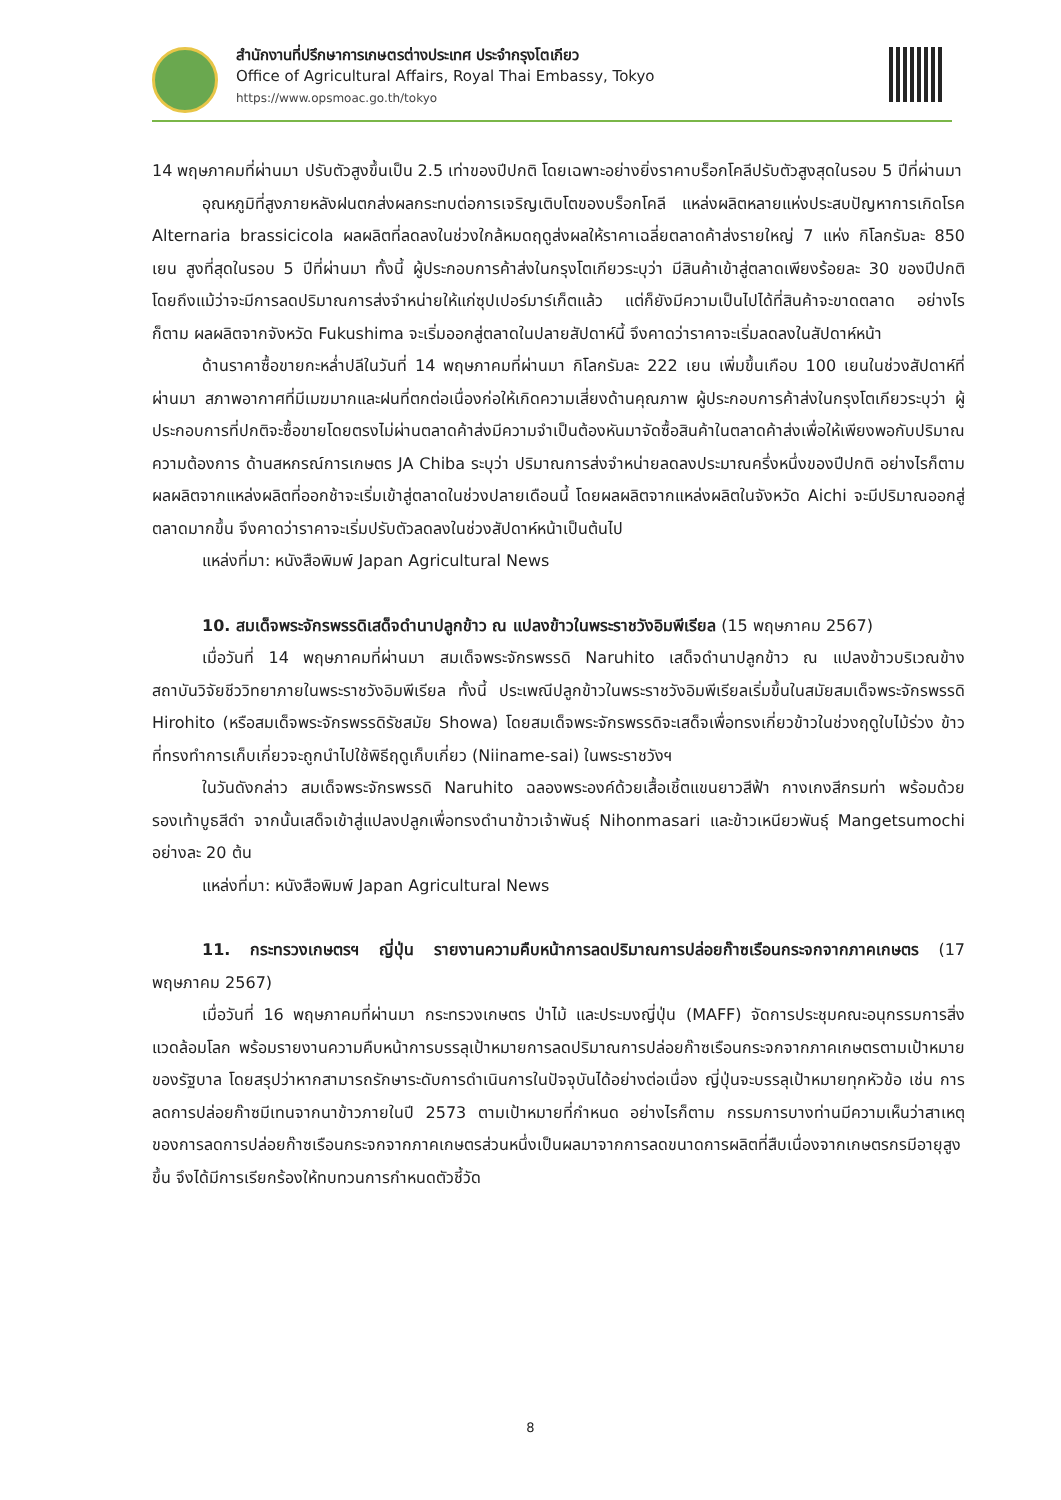สำนักงานที่ปรึกษาการเกษตรต่างประเทศ ประจำกรุงโตเกียว
Office of Agricultural Affairs, Royal Thai Embassy, Tokyo
https://www.opsmoac.go.th/tokyo
14 พฤษภาคมที่ผ่านมา ปรับตัวสูงขึ้นเป็น 2.5 เท่าของปีปกติ โดยเฉพาะอย่างยิ่งราคาบร็อกโคลีปรับตัวสูงสุดในรอบ 5 ปีที่ผ่านมา
อุณหภูมิที่สูงภายหลังฝนตกส่งผลกระทบต่อการเจริญเติบโตของบร็อกโคลี แหล่งผลิตหลายแห่งประสบปัญหาการเกิดโรค Alternaria brassicicola ผลผลิตที่ลดลงในช่วงใกล้หมดฤดูส่งผลให้ราคาเฉลี่ยตลาดค้าส่งรายใหญ่ 7 แห่ง กิโลกรัมละ 850 เยน สูงที่สุดในรอบ 5 ปีที่ผ่านมา ทั้งนี้ ผู้ประกอบการค้าส่งในกรุงโตเกียวระบุว่า มีสินค้าเข้าสู่ตลาดเพียงร้อยละ 30 ของปีปกติ โดยถึงแม้ว่าจะมีการลดปริมาณการส่งจำหน่ายให้แก่ซุปเปอร์มาร์เก็ตแล้ว แต่ก็ยังมีความเป็นไปได้ที่สินค้าจะขาดตลาด อย่างไรก็ตาม ผลผลิตจากจังหวัด Fukushima จะเริ่มออกสู่ตลาดในปลายสัปดาห์นี้ จึงคาดว่าราคาจะเริ่มลดลงในสัปดาห์หน้า
ด้านราคาซื้อขายกะหล่ำปลีในวันที่ 14 พฤษภาคมที่ผ่านมา กิโลกรัมละ 222 เยน เพิ่มขึ้นเกือบ 100 เยนในช่วงสัปดาห์ที่ผ่านมา สภาพอากาศที่มีเมฆมากและฝนที่ตกต่อเนื่องก่อให้เกิดความเสี่ยงด้านคุณภาพ ผู้ประกอบการค้าส่งในกรุงโตเกียวระบุว่า ผู้ประกอบการที่ปกติจะซื้อขายโดยตรงไม่ผ่านตลาดค้าส่งมีความจำเป็นต้องหันมาจัดซื้อสินค้าในตลาดค้าส่งเพื่อให้เพียงพอกับปริมาณความต้องการ ด้านสหกรณ์การเกษตร JA Chiba ระบุว่า ปริมาณการส่งจำหน่ายลดลงประมาณครึ่งหนึ่งของปีปกติ อย่างไรก็ตาม ผลผลิตจากแหล่งผลิตที่ออกช้าจะเริ่มเข้าสู่ตลาดในช่วงปลายเดือนนี้ โดยผลผลิตจากแหล่งผลิตในจังหวัด Aichi จะมีปริมาณออกสู่ตลาดมากขึ้น จึงคาดว่าราคาจะเริ่มปรับตัวลดลงในช่วงสัปดาห์หน้าเป็นต้นไป
แหล่งที่มา: หนังสือพิมพ์ Japan Agricultural News
10. สมเด็จพระจักรพรรดิเสด็จดำนาปลูกข้าว ณ แปลงข้าวในพระราชวังอิมพีเรียล (15 พฤษภาคม 2567)
เมื่อวันที่ 14 พฤษภาคมที่ผ่านมา สมเด็จพระจักรพรรดิ Naruhito เสด็จดำนาปลูกข้าว ณ แปลงข้าวบริเวณข้างสถาบันวิจัยชีววิทยาภายในพระราชวังอิมพีเรียล ทั้งนี้ ประเพณีปลูกข้าวในพระราชวังอิมพีเรียลเริ่มขึ้นในสมัยสมเด็จพระจักรพรรดิ Hirohito (หรือสมเด็จพระจักรพรรดิรัชสมัย Showa) โดยสมเด็จพระจักรพรรดิจะเสด็จเพื่อทรงเกี่ยวข้าวในช่วงฤดูใบไม้ร่วง ข้าวที่ทรงทำการเก็บเกี่ยวจะถูกนำไปใช้พิธีฤดูเก็บเกี่ยว (Niiname-sai) ในพระราชวังฯ
ในวันดังกล่าว สมเด็จพระจักรพรรดิ Naruhito ฉลองพระองค์ด้วยเสื้อเชิ้ตแขนยาวสีฟ้า กางเกงสีกรมท่า พร้อมด้วยรองเท้าบูธสีดำ จากนั้นเสด็จเข้าสู่แปลงปลูกเพื่อทรงดำนาข้าวเจ้าพันธุ์ Nihonmasari และข้าวเหนียวพันธุ์ Mangetsumochi อย่างละ 20 ต้น
แหล่งที่มา: หนังสือพิมพ์ Japan Agricultural News
11. กระทรวงเกษตรฯ ญี่ปุ่น รายงานความคืบหน้าการลดปริมาณการปล่อยก๊าซเรือนกระจกจากภาคเกษตร (17 พฤษภาคม 2567)
เมื่อวันที่ 16 พฤษภาคมที่ผ่านมา กระทรวงเกษตร ป่าไม้ และประมงญี่ปุ่น (MAFF) จัดการประชุมคณะอนุกรรมการสิ่งแวดล้อมโลก พร้อมรายงานความคืบหน้าการบรรลุเป้าหมายการลดปริมาณการปล่อยก๊าซเรือนกระจกจากภาคเกษตรตามเป้าหมายของรัฐบาล โดยสรุปว่าหากสามารถรักษาระดับการดำเนินการในปัจจุบันได้อย่างต่อเนื่อง ญี่ปุ่นจะบรรลุเป้าหมายทุกหัวข้อ เช่น การลดการปล่อยก๊าซมีเทนจากนาข้าวภายในปี 2573 ตามเป้าหมายที่กำหนด อย่างไรก็ตาม กรรมการบางท่านมีความเห็นว่าสาเหตุของการลดการปล่อยก๊าซเรือนกระจกจากภาคเกษตรส่วนหนึ่งเป็นผลมาจากการลดขนาดการผลิตที่สืบเนื่องจากเกษตรกรมีอายุสูงขึ้น จึงได้มีการเรียกร้องให้ทบทวนการกำหนดตัวชี้วัด
8